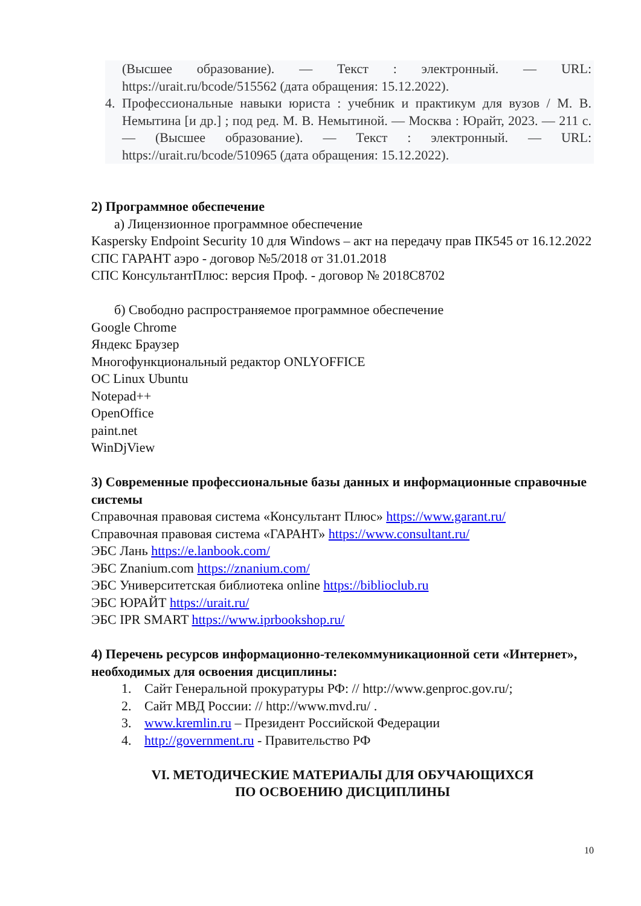(Высшее образование). — Текст : электронный. — URL: https://urait.ru/bcode/515562 (дата обращения: 15.12.2022).
4. Профессиональные навыки юриста : учебник и практикум для вузов / М. В. Немытина [и др.] ; под ред. М. В. Немытиной. — Москва : Юрайт, 2023. — 211 с. — (Высшее образование). — Текст : электронный. — URL: https://urait.ru/bcode/510965 (дата обращения: 15.12.2022).
2) Программное обеспечение
а) Лицензионное программное обеспечение
Kaspersky Endpoint Security 10 для Windows – акт на передачу прав ПК545 от 16.12.2022
СПС ГАРАНТ аэро - договор №5/2018 от 31.01.2018
СПС КонсультантПлюс: версия Проф. - договор № 2018С8702
б) Свободно распространяемое программное обеспечение
Google Chrome
Яндекс Браузер
Многофункциональный редактор ONLYOFFICE
ОС Linux Ubuntu
Notepad++
OpenOffice
paint.net
WinDjView
3) Современные профессиональные базы данных и информационные справочные системы
Справочная правовая система «Консультант Плюс» https://www.garant.ru/
Справочная правовая система «ГАРАНТ» https://www.consultant.ru/
ЭБС Лань https://e.lanbook.com/
ЭБС Znanium.com https://znanium.com/
ЭБС Университетская библиотека online https://biblioclub.ru
ЭБС ЮРАЙТ https://urait.ru/
ЭБС IPR SMART https://www.iprbookshop.ru/
4) Перечень ресурсов информационно-телекоммуникационной сети «Интернет», необходимых для освоения дисциплины:
1. Сайт Генеральной прокуратуры РФ: // http://www.genproc.gov.ru/;
2. Сайт МВД России: // http://www.mvd.ru/ .
3. www.kremlin.ru – Президент Российской Федерации
4. http://government.ru - Правительство РФ
VI. МЕТОДИЧЕСКИЕ МАТЕРИАЛЫ ДЛЯ ОБУЧАЮЩИХСЯ
ПО ОСВОЕНИЮ ДИСЦИПЛИНЫ
10